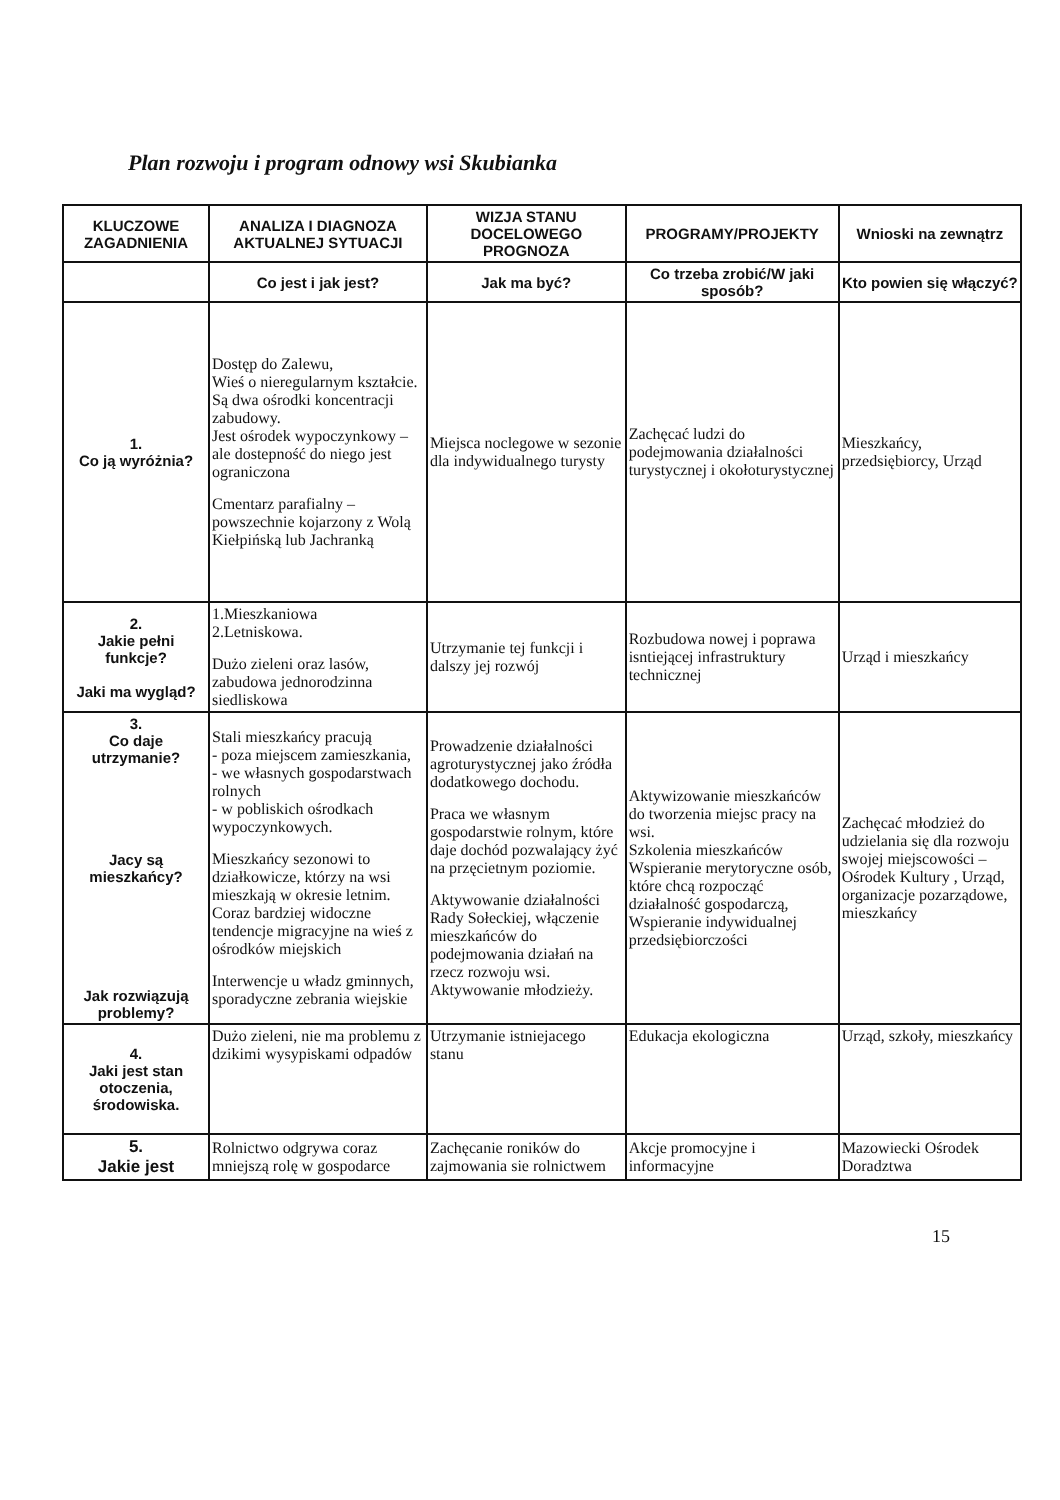Plan rozwoju i program odnowy wsi Skubianka
| KLUCZOWE ZAGADNIENIA | ANALIZA I DIAGNOZA AKTUALNEJ SYTUACJI | WIZJA STANU DOCELOWEGO PROGNOZA | PROGRAMY/PROJEKTY | Wnioski na zewnątrz |
| --- | --- | --- | --- | --- |
| | Co jest i jak jest? | Jak ma być? | Co trzeba zrobić/W jaki sposób? | Kto powien się włączyć? |
| 1. Co ją wyróżnia? | Dostęp do Zalewu, Wieś o nieregularnym kształcie. Są dwa ośrodki koncentracji zabudowy. Jest ośrodek wypoczynkowy – ale dostepność do niego jest ograniczona Cmentarz parafialny – powszechnie kojarzony z Wolą Kiełpińską lub Jachranką | Miejsca noclegowe w sezonie dla indywidualnego turysty | Zachęcać ludzi do podejmowania działalności turystycznej i okołoturystycznej | Mieszkańcy, przedsiębiorcy, Urząd |
| 2. Jakie pełni funkcje? Jaki ma wygląd? | 1.Mieszkaniowa 2.Letniskowa. Dużo zieleni oraz lasów, zabudowa jednorodzinna siedliskowa | Utrzymanie tej funkcji i dalszy jej rozwój | Rozbudowa nowej i poprawa isntiejącej infrastruktury technicznej | Urząd i mieszkańcy |
| 3. Co daje utrzymanie? Jacy są mieszkańcy? Jak rozwiązują problemy? | Stali mieszkańcy pracują - poza miejscem zamieszkania, - we własnych gospodarstwach rolnych - w pobliskich ośrodkach wypoczynkowych. Mieszkańcy sezonowi to działkowicze, którzy na wsi mieszkają w okresie letnim. Coraz bardziej widoczne tendencje migracyjne na wieś z ośrodków miejskich Interwencje u władz gminnych, sporadyczne zebrania wiejskie | Prowadzenie działalności agroturystycznej jako źródła dodatkowego dochodu. Praca we własnym gospodarstwie rolnym, które daje dochód pozwalający żyć na przęcietnym poziomie. Aktywowanie działalności Rady Sołeckiej, włączenie mieszkańców do podejmowania działań na rzecz rozwoju wsi. Aktywowanie młodzieży. | Aktywizowanie mieszkańców do tworzenia miejsc pracy na wsi. Szkolenia mieszkańców Wspieranie merytoryczne osób, które chcą rozpocząć działalność gospodarczą, Wspieranie indywidualnej przedsiębiorczości | Zachęcać młodzież do udzielania się dla rozwoju swojej miejscowości – Ośrodek Kultury , Urząd, organizacje pozarządowe, mieszkańcy |
| 4. Jaki jest stan otoczenia, środowiska. | Dużo zieleni, nie ma problemu z dzikimi wysypiskami odpadów | Utrzymanie istniejacego stanu | Edukacja ekologiczna | Urząd, szkoły, mieszkańcy |
| 5. Jakie jest | Rolnictwo odgrywa coraz mniejszą rolę w gospodarce | Zachęcanie roników do zajmowania sie rolnictwem | Akcje promocyjne i informacyjne | Mazowiecki Ośrodek Doradztwa |
15